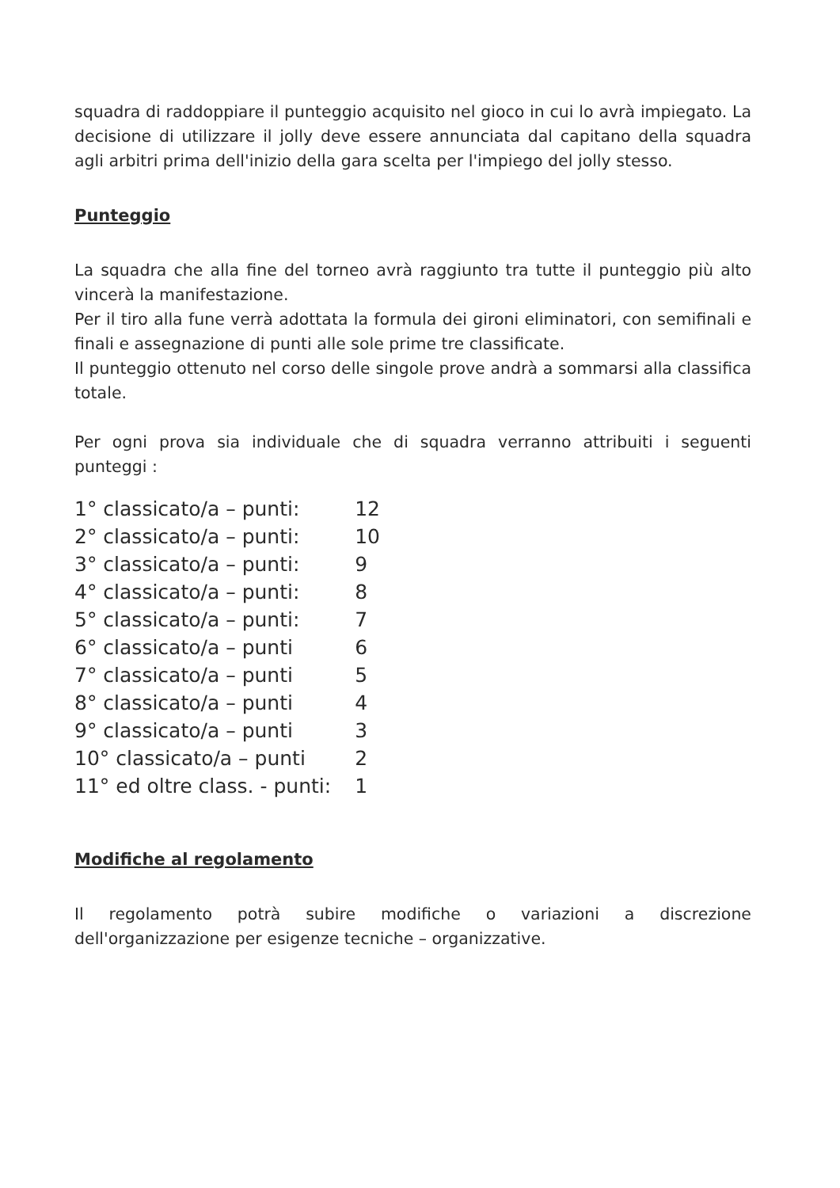squadra di raddoppiare il punteggio acquisito nel gioco in cui lo avrà impiegato. La decisione di utilizzare il jolly deve essere annunciata dal capitano della squadra agli arbitri prima dell'inizio della gara scelta per l'impiego del jolly stesso.
Punteggio
La squadra che alla fine del torneo avrà raggiunto tra tutte il punteggio più alto vincerà la manifestazione.
Per il tiro alla fune verrà adottata la formula dei gironi eliminatori, con semifinali e finali e assegnazione di punti alle sole prime tre classificate.
Il punteggio ottenuto nel corso delle singole prove andrà a sommarsi alla classifica totale.
Per ogni prova sia individuale che di squadra verranno attribuiti i seguenti punteggi :
| 1° classicato/a – punti: | 12 |
| 2° classicato/a – punti: | 10 |
| 3° classicato/a – punti: | 9 |
| 4° classicato/a – punti: | 8 |
| 5° classicato/a – punti: | 7 |
| 6° classicato/a – punti | 6 |
| 7° classicato/a – punti | 5 |
| 8° classicato/a – punti | 4 |
| 9° classicato/a – punti | 3 |
| 10° classicato/a – punti | 2 |
| 11° ed oltre class. - punti: | 1 |
Modifiche al regolamento
Il regolamento potrà subire modifiche o variazioni a discrezione dell'organizzazione per esigenze tecniche – organizzative.